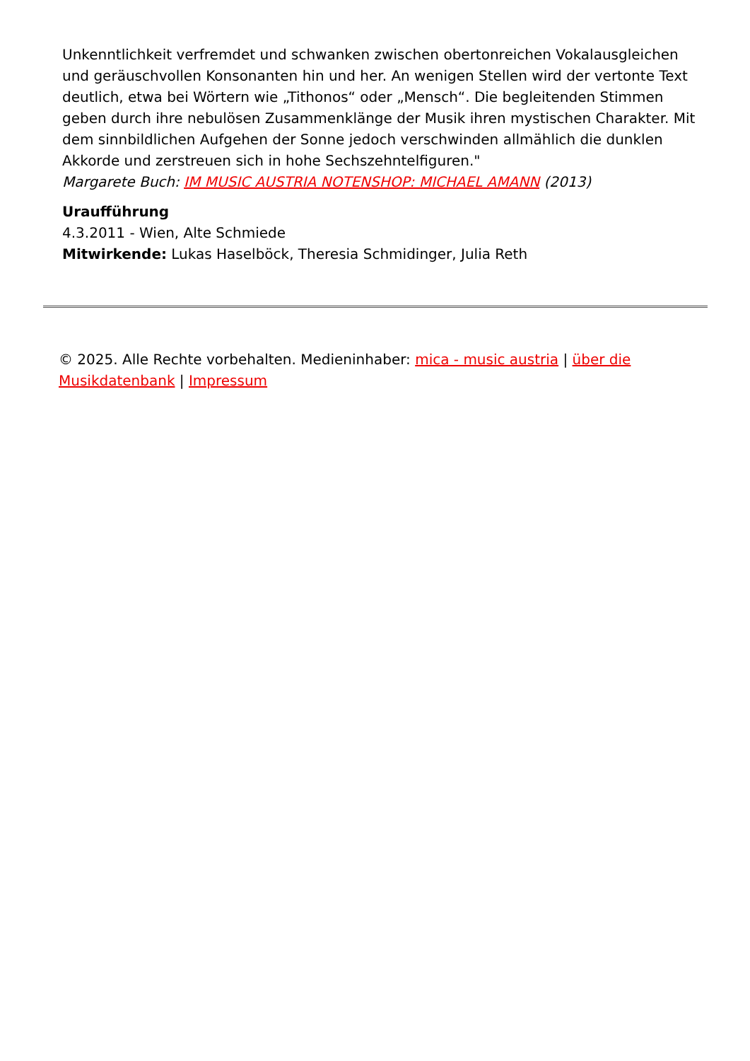Unkenntlichkeit verfremdet und schwanken zwischen obertonreichen Vokalausgleichen und geräuschvollen Konsonanten hin und her. An wenigen Stellen wird der vertonte Text deutlich, etwa bei Wörtern wie „Tithonos“ oder „Mensch“. Die begleitenden Stimmen geben durch ihre nebulösen Zusammenklänge der Musik ihren mystischen Charakter. Mit dem sinnbildlichen Aufgehen der Sonne jedoch verschwinden allmählich die dunklen Akkorde und zerstreuen sich in hohe Sechszehntelfiguren."
Margarete Buch: IM MUSIC AUSTRIA NOTENSHOP: MICHAEL AMANN (2013)
Uraufführung
4.3.2011 - Wien, Alte Schmiede
Mitwirkende: Lukas Haselböck, Theresia Schmidinger, Julia Reth
© 2025. Alle Rechte vorbehalten. Medieninhaber: mica - music austria | über die Musikdatenbank | Impressum